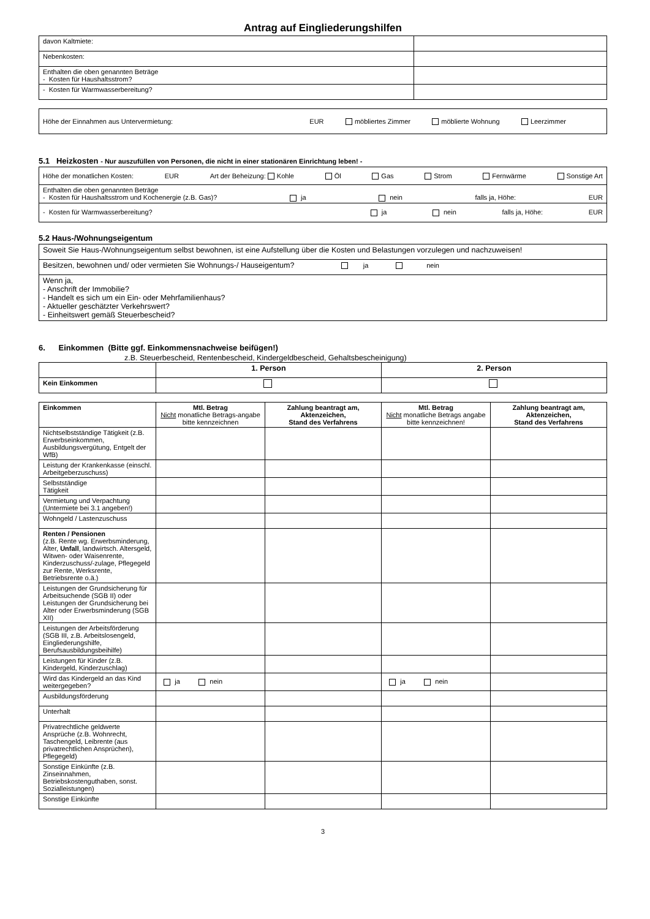Antrag auf Eingliederungshilfen
| davon Kaltmiete: | |
| Nebenkosten: | |
| Enthalten die oben genannten Beträge - Kosten für Haushaltsstrom? | |
| - Kosten für Warmwasserbereitung? | |
| Höhe der Einnahmen aus Untervermietung: EUR möbliertes Zimmer möblierte Wohnung Leerzimmer |
5.1 Heizkosten - Nur auszufüllen von Personen, die nicht in einer stationären Einrichtung leben! -
| Höhe der monatlichen Kosten: EUR Art der Beheizung: Kohle Öl Gas Strom Fernwärme Sonstige Art |
| Enthalten die oben genannten Beträge - Kosten für Haushaltsstrom und Kochenergie (z.B. Gas)? ja nein falls ja, Höhe: EUR |
| - Kosten für Warmwasserbereitung? ja nein falls ja, Höhe: EUR |
5.2 Haus-/Wohnungseigentum
| Soweit Sie Haus-/Wohnungseigentum selbst bewohnen, ist eine Aufstellung über die Kosten und Belastungen vorzulegen und nachzuweisen! |
| Besitzen, bewohnen und/ oder vermieten Sie Wohnungs-/ Hauseigentum? ja nein |
| Wenn ja, - Anschrift der Immobilie? - Handelt es sich um ein Ein- oder Mehrfamilienhaus? - Aktueller geschätzter Verkehrswert? - Einheitswert gemäß Steuerbescheid? |
6. Einkommen (Bitte ggf. Einkommensnachweise beifügen!)
z.B. Steuerbescheid, Rentenbescheid, Kindergeldbescheid, Gehaltsbescheinigung)
| | 1. Person | 2. Person |
| Kein Einkommen | | |
| Einkommen | Mtl. Betrag Nicht monatliche Betrags-angabe bitte kennzeichnen | Zahlung beantragt am, Aktenzeichen, Stand des Verfahrens | Mtl. Betrag Nicht monatliche Betrags angabe bitte kennzeichnen! | Zahlung beantragt am, Aktenzeichen, Stand des Verfahrens |
| --- | --- | --- | --- | --- |
| Nichtselbstständige Tätigkeit (z.B. Erwerbseinkommen, Ausbildungsvergütung, Entgelt der WfB) | | | | |
| Leistung der Krankenkasse (einschl. Arbeitgeberzuschuss) | | | | |
| Selbstständige Tätigkeit | | | | |
| Vermietung und Verpachtung (Untermiete bei 3.1 angeben!) | | | | |
| Wohngeld / Lastenzuschuss | | | | |
| Renten / Pensionen (z.B. Rente wg. Erwerbsminderung, Alter, Unfall , landwirtsch. Altersgeld, Witwen- oder Waisenrente, Kinderzuschuss/-zulage, Pflegegeld zur Rente, Werksrente, Betriebsrente o.ä.) | | | | |
| Leistungen der Grundsicherung für Arbeitsuchende (SGB II) oder Leistungen der Grundsicherung bei Alter oder Erwerbsminderung (SGB XII) | | | | |
| Leistungen der Arbeitsförderung (SGB III, z.B. Arbeitslosengeld, Eingliederungshilfe, Berufsausbildungsbeihilfe) | | | | |
| Leistungen für Kinder (z.B. Kindergeld, Kinderzuschlag) | | | | |
| Wird das Kindergeld an das Kind weitergegeben? | ja nein | | ja nein | |
| Ausbildungsförderung | | | | |
| Unterhalt | | | | |
| Privatrechtliche geldwerte Ansprüche (z.B. Wohnrecht, Taschengeld, Leibrente (aus privatrechtlichen Ansprüchen), Pflegegeld) | | | | |
| Sonstige Einkünfte (z.B. Zinseinnahmen, Betriebskostenguthaben, sonst. Sozialleistungen) | | | | |
| Sonstige Einkünfte | | | | |
3